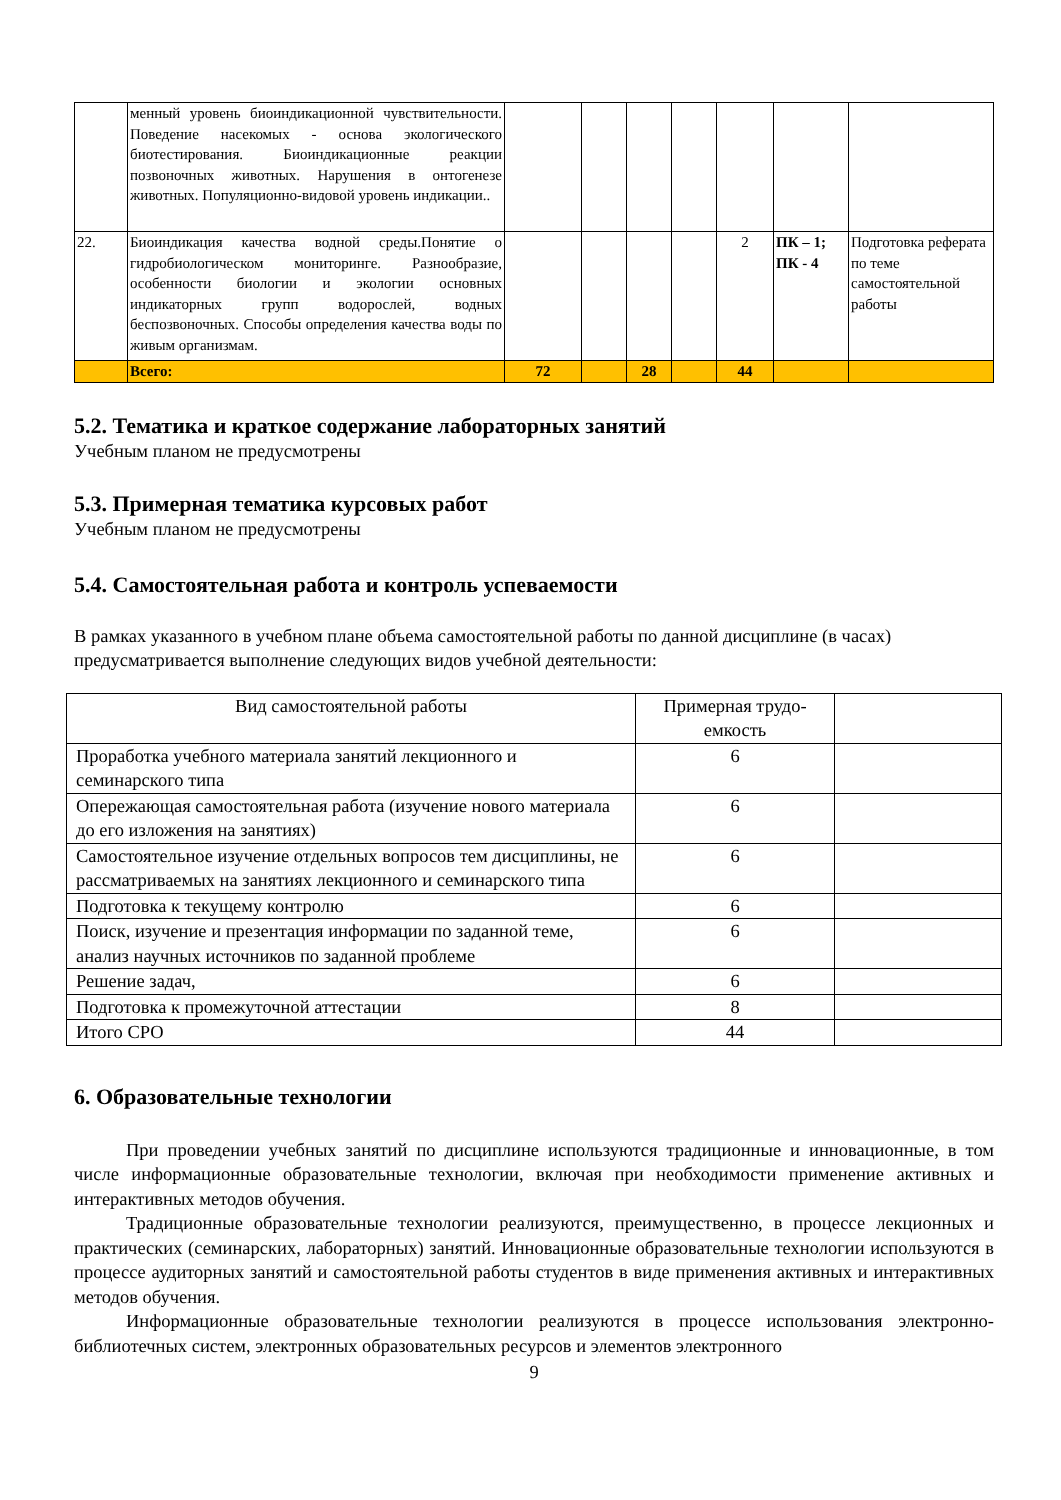| | менный уровень биоиндикационной чувствительности. Поведение насекомых - основа экологического биотестирования. Биоиндикационные реакции позвоночных животных. Нарушения в онтогенезе животных. Популяционно-видовой уровень индикации.. | | | | | | | |
| 22. | Биоиндикация качества водной среды.Понятие о гидробиологическом мониторинге. Разнообразие, особенности биологии и экологии основных индикаторных групп водорослей, водных беспозвоночных. Способы определения качества воды по живым организмам. | | | | | 2 | ПК – 1; ПК - 4 | Подготовка реферата по теме самостоятельной работы |
| | Всего: | 72 | | 28 | | 44 | | |
5.2. Тематика и краткое содержание лабораторных занятий
Учебным планом не предусмотрены
5.3. Примерная тематика курсовых работ
Учебным планом не предусмотрены
5.4. Самостоятельная работа и контроль успеваемости
В рамках указанного в учебном плане объема самостоятельной работы по данной дисциплине (в часах) предусматривается выполнение следующих видов учебной деятельности:
| Вид самостоятельной работы | Примерная трудо- емкость | |
| --- | --- | --- |
| Проработка учебного материала занятий лекционного и семинарского типа | 6 | |
| Опережающая самостоятельная работа (изучение нового материала до его изложения на занятиях) | 6 | |
| Самостоятельное изучение отдельных вопросов тем дисциплины, не рассматриваемых на занятиях лекционного и семинарского типа | 6 | |
| Подготовка к текущему контролю | 6 | |
| Поиск, изучение и презентация информации по заданной теме, анализ научных источников по заданной проблеме | 6 | |
| Решение задач, | 6 | |
| Подготовка к промежуточной аттестации | 8 | |
| Итого СРО | 44 | |
6. Образовательные технологии
При проведении учебных занятий по дисциплине используются традиционные и инновационные, в том числе информационные образовательные технологии, включая при необходимости применение активных и интерактивных методов обучения.
Традиционные образовательные технологии реализуются, преимущественно, в процессе лекционных и практических (семинарских, лабораторных) занятий. Инновационные образовательные технологии используются в процессе аудиторных занятий и самостоятельной работы студентов в виде применения активных и интерактивных методов обучения.
Информационные образовательные технологии реализуются в процессе использования электронно-библиотечных систем, электронных образовательных ресурсов и элементов электронного
9